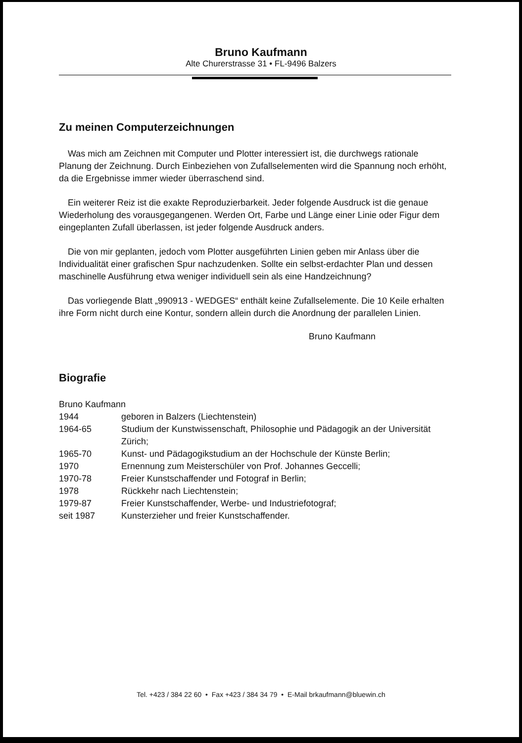Bruno Kaufmann
Alte Churerstrasse 31 • FL-9496 Balzers
Zu meinen Computerzeichnungen
Was mich am Zeichnen mit Computer und Plotter interessiert ist, die durchwegs rationale Planung der Zeichnung. Durch Einbeziehen von Zufallselementen wird die Spannung noch erhöht, da die Ergebnisse immer wieder überraschend sind.
Ein weiterer Reiz ist die exakte Reproduzierbarkeit. Jeder folgende Ausdruck ist die genaue Wiederholung des vorausgegangenen. Werden Ort, Farbe und Länge einer Linie oder Figur dem eingeplanten Zufall überlassen, ist jeder folgende Ausdruck anders.
Die von mir geplanten, jedoch vom Plotter ausgeführten Linien geben mir Anlass über die Individualität einer grafischen Spur nachzudenken. Sollte ein selbst-erdachter Plan und dessen maschinelle Ausführung etwa weniger individuell sein als eine Handzeichnung?
Das vorliegende Blatt „990913 - WEDGES“ enthält keine Zufallselemente. Die 10 Keile erhalten ihre Form nicht durch eine Kontur, sondern allein durch die Anordnung der parallelen Linien.
Bruno Kaufmann
Biografie
| Bruno Kaufmann | |
| 1944 | geboren in Balzers (Liechtenstein) |
| 1964-65 | Studium der Kunstwissenschaft, Philosophie und Pädagogik an der Universität Zürich; |
| 1965-70 | Kunst- und Pädagogikstudium an der Hochschule der Künste Berlin; |
| 1970 | Ernennung zum Meisterschüler von Prof. Johannes Geccelli; |
| 1970-78 | Freier Kunstschaffender und Fotograf in Berlin; |
| 1978 | Rückkehr nach Liechtenstein; |
| 1979-87 | Freier Kunstschaffender, Werbe- und Industriefotograf; |
| seit 1987 | Kunsterzieher und freier Kunstschaffender. |
Tel. +423 / 384 22 60 • Fax +423 / 384 34 79 • E-Mail brkaufmann@bluewin.ch